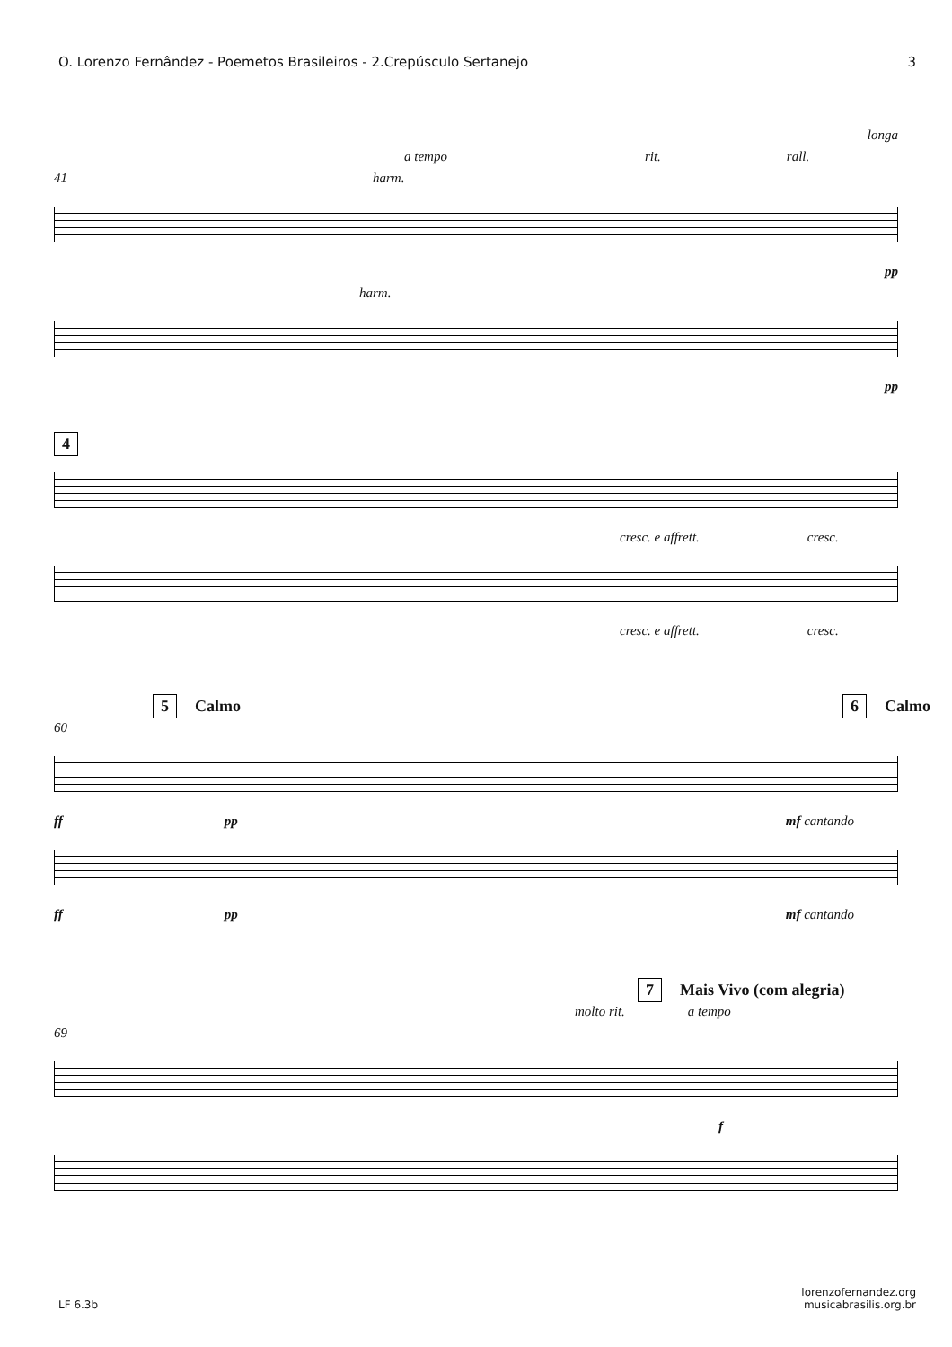O. Lorenzo Fernândez - Poemetos Brasileiros - 2.Crepúsculo Sertanejo 3
longa
a tempo rit. rall.
41 harm.
pp
harm.
pp
4
cresc. e affrett. cresc.
cresc. e affrett. cresc.
5 Calmo 6 Calmo
60
ff pp mf cantando
ff pp mf cantando
7 Mais Vivo (com alegria)
molto rit. a tempo
69
f
LF 6.3b lorenzofernandez.org
musicabrasilis.org.br